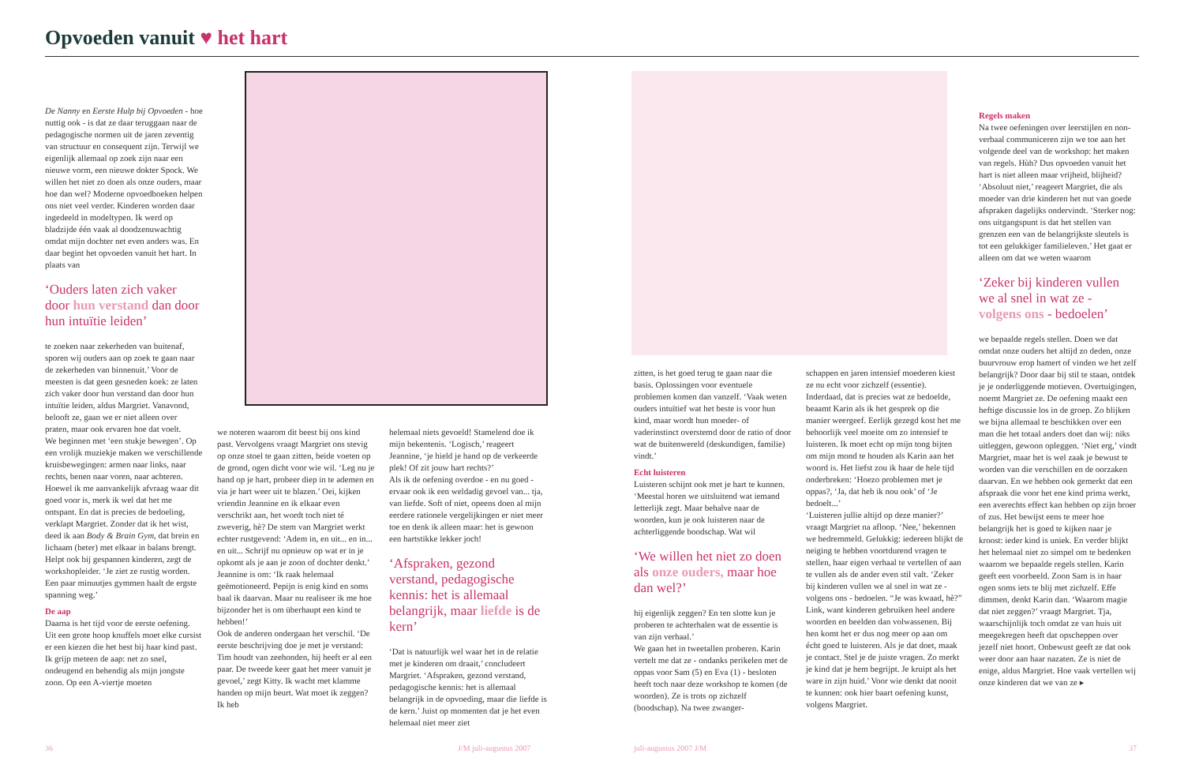Opvoeden vanuit ♥ het hart
De Nanny en Eerste Hulp bij Opvoeden - hoe nuttig ook - is dat ze daar teruggaan naar de pedagogische normen uit de jaren zeventig van structuur en consequent zijn. Terwijl we eigenlijk allemaal op zoek zijn naar een nieuwe vorm, een nieuwe dokter Spock. We willen het niet zo doen als onze ouders, maar hoe dan wel? Moderne opvoedboeken helpen ons niet veel verder. Kinderen worden daar ingedeeld in modeltypen. Ik werd op bladzijde één vaak al doodzenuwachtig omdat mijn dochter net even anders was. En daar begint het opvoeden vanuit het hart. In plaats van
‘Ouders laten zich vaker door hun verstand dan door hun intuïtie leiden’
te zoeken naar zekerheden van buitenaf, sporen wij ouders aan op zoek te gaan naar de zekerheden van binnenuit.’ Voor de meesten is dat geen gesneden koek: ze laten zich vaker door hun verstand dan door hun intuïtie leiden, aldus Margriet. Vanavond, belooft ze, gaan we er niet alleen over praten, maar ook ervaren hoe dat voelt.
We beginnen met ‘een stukje bewegen’. Op een vrolijk muziekje maken we verschillende kruisbewegingen: armen naar links, naar rechts, benen naar voren, naar achteren. Hoewel ik me aanvankelijk afvraag waar dit goed voor is, merk ik wel dat het me ontspant. En dat is precies de bedoeling, verklapt Margriet. Zonder dat ik het wist, deed ik aan Body & Brain Gym, dat brein en lichaam (beter) met elkaar in balans brengt. Helpt ook bij gespannen kinderen, zegt de workshopleider. ‘Je ziet ze rustig worden. Een paar minuutjes gymmen haalt de ergste spanning weg.’
De aap
Daarna is het tijd voor de eerste oefening. Uit een grote hoop knuffels moet elke cursist er een kiezen die het best bij haar kind past. Ik grijp meteen de aap: net zo snel, ondeugend en behendig als mijn jongste zoon. Op een A-viertje moeten
we noteren waarom dit beest bij ons kind past. Vervolgens vraagt Margriet ons stevig op onze stoel te gaan zitten, beide voeten op de grond, ogen dicht voor wie wil. ‘Leg nu je hand op je hart, probeer diep in te ademen en via je hart weer uit te blazen.’ Oei, kijken vriendin Jeannine en ik elkaar even verschrikt aan, het wordt toch niet té zweverig, hè? De stem van Margriet werkt echter rustgevend: ‘Adem in, en uit... en in... en uit... Schrijf nu opnieuw op wat er in je opkomt als je aan je zoon of dochter denkt.’ Jeannine is om: ‘Ik raak helemaal geëmotioneerd. Pepijn is enig kind en soms baal ik daarvan. Maar nu realiseer ik me hoe bijzonder het is om überhaupt een kind te hebben!’
Ook de anderen ondergaan het verschil. ‘De eerste beschrijving doe je met je verstand: Tim houdt van zeehonden, hij heeft er al een paar. De tweede keer gaat het meer vanuit je gevoel,’ zegt Kitty. Ik wacht met klamme handen op mijn beurt. Wat moet ik zeggen? Ik heb
helemaal niets gevoeld! Stamelend doe ik mijn bekentenis. ‘Logisch,’ reageert Jeannine, ‘je hield je hand op de verkeerde plek! Of zit jouw hart rechts?’
Als ik de oefening overdoe - en nu goed - ervaar ook ik een weldadig gevoel van... tja, van liefde. Soft of niet, opeens doen al mijn eerdere rationele vergelijkingen er niet meer toe en denk ik alleen maar: het is gewoon een hartstikke lekker joch!
‘Afspraken, gezond verstand, pedagogische kennis: het is allemaal belangrijk, maar liefde is de kern’
‘Dat is natuurlijk wel waar het in de relatie met je kinderen om draait,’ concludeert Margriet. ‘Afspraken, gezond verstand, pedagogische kennis: het is allemaal belangrijk in de opvoeding, maar die liefde is de kern.’ Juist op momenten dat je het even helemaal niet meer ziet
zitten, is het goed terug te gaan naar die basis. Oplossingen voor eventuele problemen komen dan vanzelf. ‘Vaak weten ouders intuïtief wat het beste is voor hun kind, maar wordt hun moeder- of vaderinstinct overstemd door de ratio of door wat de buitenwereld (deskundigen, familie) vindt.’
Echt luisteren
Luisteren schijnt ook met je hart te kunnen. ‘Meestal horen we uitsluitend wat iemand letterlijk zegt. Maar behalve naar de woorden, kun je ook luisteren naar de achterliggende boodschap. Wat wil
‘We willen het niet zo doen als onze ouders, maar hoe dan wel?’
hij eigenlijk zeggen? En ten slotte kun je proberen te achterhalen wat de essentie is van zijn verhaal.’
We gaan het in tweetallen proberen. Karin vertelt me dat ze - ondanks perikelen met de oppas voor Sam (5) en Eva (1) - besloten heeft toch naar deze workshop te komen (de woorden). Ze is trots op zichzelf (boodschap). Na twee zwanger-
schappen en jaren intensief moederen kiest ze nu echt voor zichzelf (essentie). Inderdaad, dat is precies wat ze bedoelde, beaamt Karin als ik het gesprek op die manier weergeef. Eerlijk gezegd kost het me behoorlijk veel moeite om zo intensief te luisteren. Ik moet echt op mijn tong bijten om mijn mond te houden als Karin aan het woord is. Het liefst zou ik haar de hele tijd onderbreken: ‘Hoezo problemen met je oppas?, ‘Ja, dat heb ik nou ook’ of ‘Je bedoelt...’
‘Luisteren jullie altijd op deze manier?’ vraagt Margriet na afloop. ‘Nee,’ bekennen we bedremmeld. Gelukkig: iedereen blijkt de neiging te hebben voortdurend vragen te stellen, haar eigen verhaal te vertellen of aan te vullen als de ander even stil valt. ‘Zeker bij kinderen vullen we al snel in wat ze - volgens ons - bedoelen. “Je was kwaad, hè?” Link, want kinderen gebruiken heel andere woorden en beelden dan volwassenen. Bij hen komt het er dus nog meer op aan om écht goed te luisteren. Als je dat doet, maak je contact. Stel je de juiste vragen. Zo merkt je kind dat je hem begrijpt. Je kruipt als het ware in zijn huid.’ Voor wie denkt dat nooit te kunnen: ook hier baart oefening kunst, volgens Margriet.
Regels maken
Na twee oefeningen over leerstijlen en non-verbaal communiceren zijn we toe aan het volgende deel van de workshop: het maken van regels. Hùh? Dus opvoeden vanuit het hart is niet alleen maar vrijheid, blijheid? ‘Absoluut niet,’ reageert Margriet, die als moeder van drie kinderen het nut van goede afspraken dagelijks ondervindt. ‘Sterker nog: ons uitgangspunt is dat het stellen van grenzen een van de belangrijkste sleutels is tot een gelukkiger familieleven.’ Het gaat er alleen om dat we weten waarom
‘Zeker bij kinderen vullen we al snel in wat ze - volgens ons - bedoelen’
we bepaalde regels stellen. Doen we dat omdat onze ouders het altijd zo deden, onze buurvrouw erop hamert of vinden we het zelf belangrijk? Door daar bij stil te staan, ontdek je je onderliggende motieven. Overtuigingen, noemt Margriet ze. De oefening maakt een heftige discussie los in de groep. Zo blijken we bijna allemaal te beschikken over een man die het totaal anders doet dan wij: niks uitleggen, gewoon opleggen. ‘Niet erg,’ vindt Margriet, maar het is wel zaak je bewust te worden van die verschillen en de oorzaken daarvan. En we hebben ook gemerkt dat een afspraak die voor het ene kind prima werkt, een averechts effect kan hebben op zijn broer of zus. Het bewijst eens te meer hoe belangrijk het is goed te kijken naar je kroost: ieder kind is uniek. En verder blijkt het helemaal niet zo simpel om te bedenken waarom we bepaalde regels stellen. Karin geeft een voorbeeld. Zoon Sam is in haar ogen soms iets te blij met zichzelf. Effe dimmen, denkt Karin dan. ‘Waarom magie dat niet zeggen?’ vraagt Margriet. Tja, waarschijnlijk toch omdat ze van huis uit meegekregen heeft dat opscheppen over jezelf niet hoort. Onbewust geeft ze dat ook weer door aan haar nazaten. Ze is niet de enige, aldus Margriet. Hoe vaak vertellen wij onze kinderen dat we van ze ▸
36 J/M juli-augustus 2007 juli-augustus 2007 J/M 37